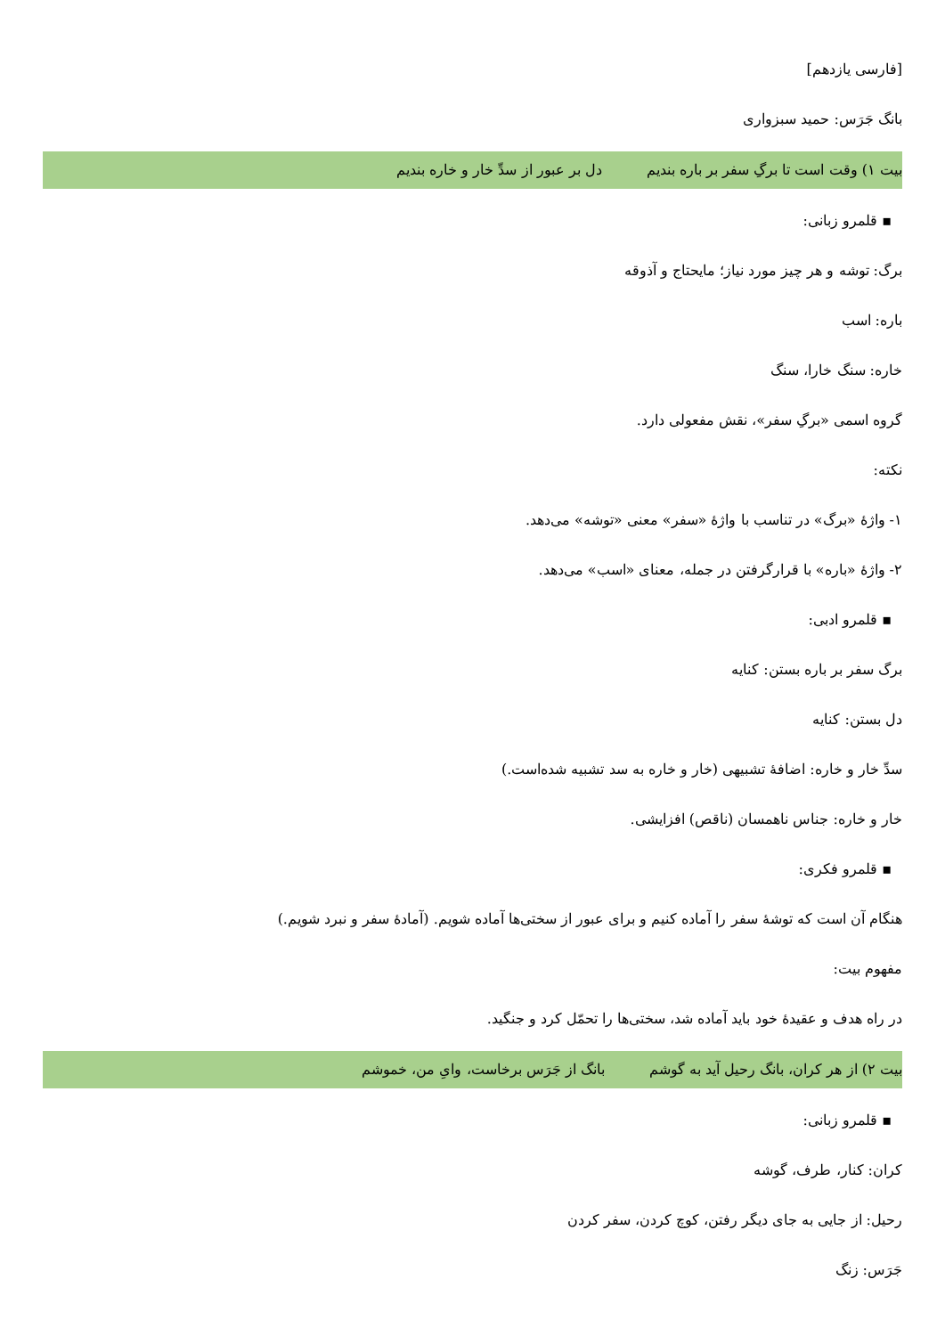[فارسی یازدهم]
بانگ جَرَس: حمید سبزواری
بیت ۱) وقت است تا برگِ سفر بر باره بندیم دل بر عبور از سدِّ خار و خاره بندیم
▪ قلمرو زبانی:
برگ: توشه و هر چیز مورد نیاز؛ مایحتاج و آذوقه
باره: اسب
خاره: سنگ خارا، سنگ
گروه اسمی «برگِ سفر»، نقش مفعولی دارد.
نکته:
۱- واژهٔ «برگ» در تناسب با واژهٔ «سفر» معنی «توشه» می‌دهد.
۲- واژهٔ «باره» با قرارگرفتن در جمله، معنای «اسب» می‌دهد.
▪ قلمرو ادبی:
برگ سفر بر باره بستن: کنایه
دل بستن: کنایه
سدِّ خار و خاره: اضافهٔ تشبیهی (خار و خاره به سد تشبیه شده‌است.)
خار و خاره: جناس ناهمسان (ناقص) افزایشی.
▪ قلمرو فکری:
هنگام آن است که توشهٔ سفر را آماده کنیم و برای عبور از سختی‌ها آماده شویم. (آمادهٔ سفر و نبرد شویم.)
مفهوم بیت:
در راه هدف و عقیدهٔ خود باید آماده شد، سختی‌ها را تحمّل کرد و جنگید.
بیت ۲) از هر کران، بانگ رحیل آید به گوشم بانگ از جَرَس برخاست، وایِ من، خموشم
▪ قلمرو زبانی:
کران: کنار، طرف، گوشه
رحیل: از جایی به جای دیگر رفتن، کوچ کردن، سفر کردن
جَرَس: زنگ